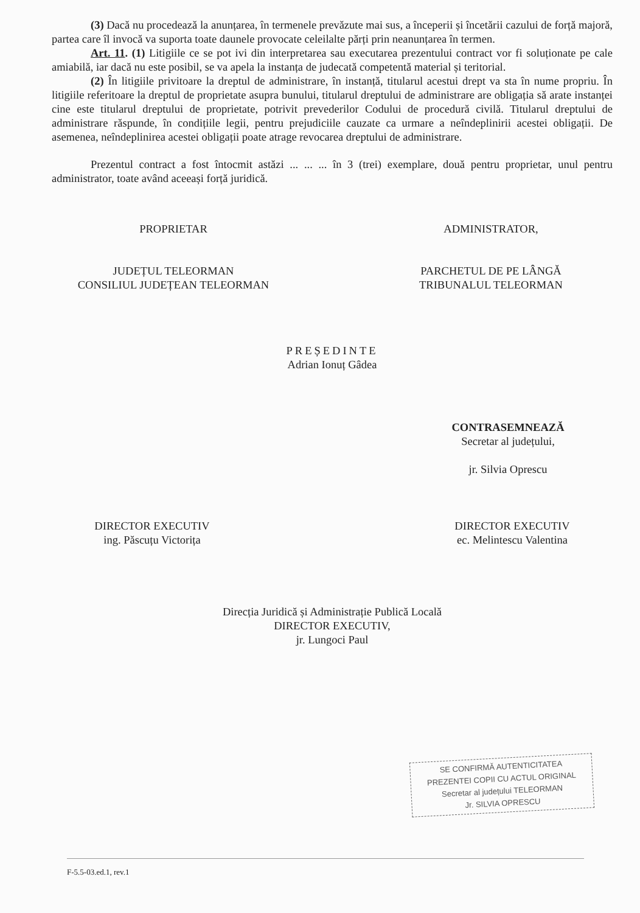(3) Dacă nu procedează la anunțarea, în termenele prevăzute mai sus, a începerii și încetării cazului de forță majoră, partea care îl invocă va suporta toate daunele provocate celeilalte părți prin neanunțarea în termen.
Art. 11. (1) Litigiile ce se pot ivi din interpretarea sau executarea prezentului contract vor fi soluționate pe cale amiabilă, iar dacă nu este posibil, se va apela la instanța de judecată competentă material și teritorial.
(2) În litigiile privitoare la dreptul de administrare, în instanță, titularul acestui drept va sta în nume propriu. În litigiile referitoare la dreptul de proprietate asupra bunului, titularul dreptului de administrare are obligația să arate instanței cine este titularul dreptului de proprietate, potrivit prevederilor Codului de procedură civilă. Titularul dreptului de administrare răspunde, în condițiile legii, pentru prejudiciile cauzate ca urmare a neîndeplinirii acestei obligații. De asemenea, neîndeplinirea acestei obligații poate atrage revocarea dreptului de administrare.
Prezentul contract a fost întocmit astăzi ... ... ... în 3 (trei) exemplare, două pentru proprietar, unul pentru administrator, toate având aceeași forță juridică.
PROPRIETAR
JUDEȚUL TELEORMAN
CONSILIUL JUDEȚEAN TELEORMAN
ADMINISTRATOR,
PARCHETUL DE PE LÂNGĂ
TRIBUNALUL TELEORMAN
PREȘEDINTE
Adrian Ionuț Gâdea
CONTRASEMNEAZĂ
Secretar al județului,
jr. Silvia Oprescu
DIRECTOR EXECUTIV
ing. Păscuțu Victorița
DIRECTOR EXECUTIV
ec. Melintescu Valentina
Direcția Juridică și Administrație Publică Locală
DIRECTOR EXECUTIV,
jr. Lungoci Paul
SE CONFIRMĂ AUTENTICITATEA
PREZENTEI COPII CU ACTUL ORIGINAL
Secretar al județului TELEORMAN
Jr. SILVIA OPRESCU
F-5.5-03.ed.1, rev.1